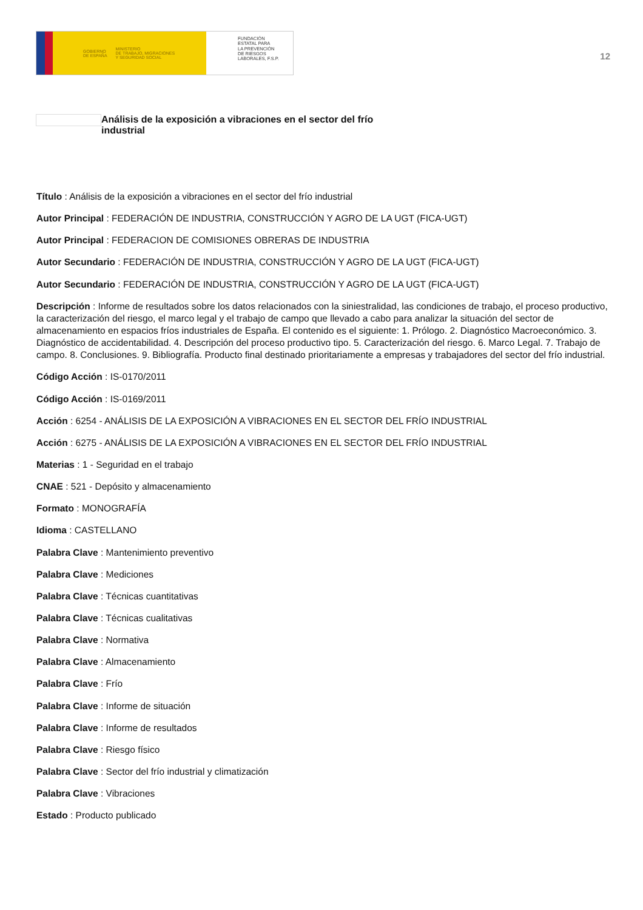GOBIERNO
DE ESPAÑA MINISTERIO
DE TRABAJO, MIGRACIONES
Y SEGURIDAD SOCIAL
FUNDACIÓN
ESTATAL PARA
LA PREVENCIÓN
DE RIESGOS
LABORALES, F.S.P.
12
Análisis de la exposición a vibraciones en el sector del frío industrial
Título : Análisis de la exposición a vibraciones en el sector del frío industrial
Autor Principal : FEDERACIÓN DE INDUSTRIA, CONSTRUCCIÓN Y AGRO DE LA UGT (FICA-UGT)
Autor Principal : FEDERACION DE COMISIONES OBRERAS DE INDUSTRIA
Autor Secundario : FEDERACIÓN DE INDUSTRIA, CONSTRUCCIÓN Y AGRO DE LA UGT (FICA-UGT)
Autor Secundario : FEDERACIÓN DE INDUSTRIA, CONSTRUCCIÓN Y AGRO DE LA UGT (FICA-UGT)
Descripción : Informe de resultados sobre los datos relacionados con la siniestralidad, las condiciones de trabajo, el proceso productivo, la caracterización del riesgo, el marco legal y el trabajo de campo que llevado a cabo para analizar la situación del sector de almacenamiento en espacios fríos industriales de España. El contenido es el siguiente: 1. Prólogo. 2. Diagnóstico Macroeconómico. 3. Diagnóstico de accidentabilidad. 4. Descripción del proceso productivo tipo. 5. Caracterización del riesgo. 6. Marco Legal. 7. Trabajo de campo. 8. Conclusiones. 9. Bibliografía. Producto final destinado prioritariamente a empresas y trabajadores del sector del frío industrial.
Código Acción : IS-0170/2011
Código Acción : IS-0169/2011
Acción : 6254 - ANÁLISIS DE LA EXPOSICIÓN A VIBRACIONES EN EL SECTOR DEL FRÍO INDUSTRIAL
Acción : 6275 - ANÁLISIS DE LA EXPOSICIÓN A VIBRACIONES EN EL SECTOR DEL FRÍO INDUSTRIAL
Materias : 1 - Seguridad en el trabajo
CNAE : 521 - Depósito y almacenamiento
Formato : MONOGRAFÍA
Idioma : CASTELLANO
Palabra Clave : Mantenimiento preventivo
Palabra Clave : Mediciones
Palabra Clave : Técnicas cuantitativas
Palabra Clave : Técnicas cualitativas
Palabra Clave : Normativa
Palabra Clave : Almacenamiento
Palabra Clave : Frío
Palabra Clave : Informe de situación
Palabra Clave : Informe de resultados
Palabra Clave : Riesgo físico
Palabra Clave : Sector del frío industrial y climatización
Palabra Clave : Vibraciones
Estado : Producto publicado